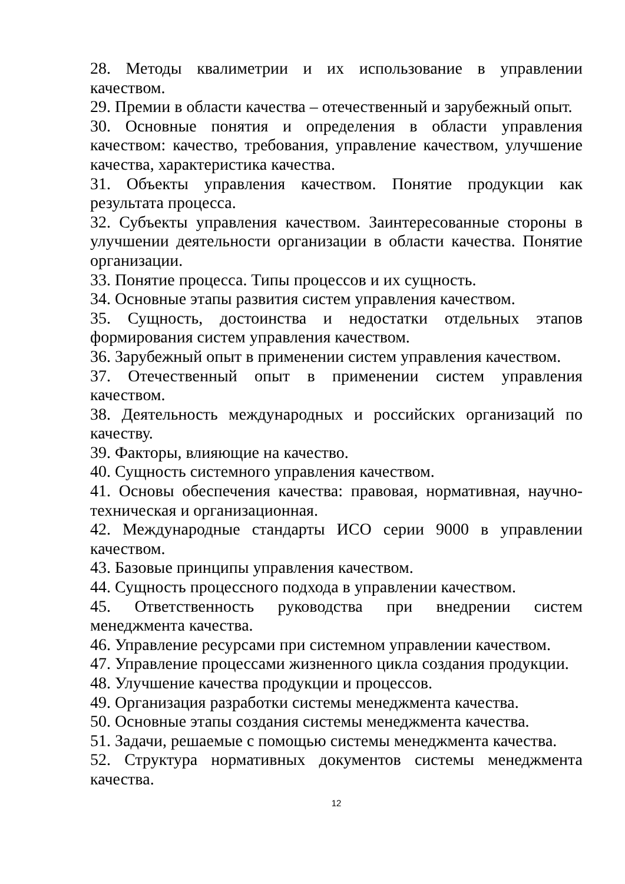28. Методы квалиметрии и их использование в управлении качеством.
29. Премии в области качества – отечественный и зарубежный опыт.
30. Основные понятия и определения в области управления качеством: качество, требования, управление качеством, улучшение качества, характеристика качества.
31. Объекты управления качеством. Понятие продукции как результата процесса.
32. Субъекты управления качеством. Заинтересованные стороны в улучшении деятельности организации в области качества. Понятие организации.
33. Понятие процесса. Типы процессов и их сущность.
34. Основные этапы развития систем управления качеством.
35. Сущность, достоинства и недостатки отдельных этапов формирования систем управления качеством.
36. Зарубежный опыт в применении систем управления качеством.
37. Отечественный опыт в применении систем управления качеством.
38. Деятельность международных и российских организаций по качеству.
39. Факторы, влияющие на качество.
40. Сущность системного управления качеством.
41. Основы обеспечения качества: правовая, нормативная, научно-техническая и организационная.
42. Международные стандарты ИСО серии 9000 в управлении качеством.
43. Базовые принципы управления качеством.
44. Сущность процессного подхода в управлении качеством.
45. Ответственность руководства при внедрении систем менеджмента качества.
46. Управление ресурсами при системном управлении качеством.
47. Управление процессами жизненного цикла создания продукции.
48. Улучшение качества продукции и процессов.
49. Организация разработки системы менеджмента качества.
50. Основные этапы создания системы менеджмента качества.
51. Задачи, решаемые с помощью системы менеджмента качества.
52. Структура нормативных документов системы менеджмента качества.
12